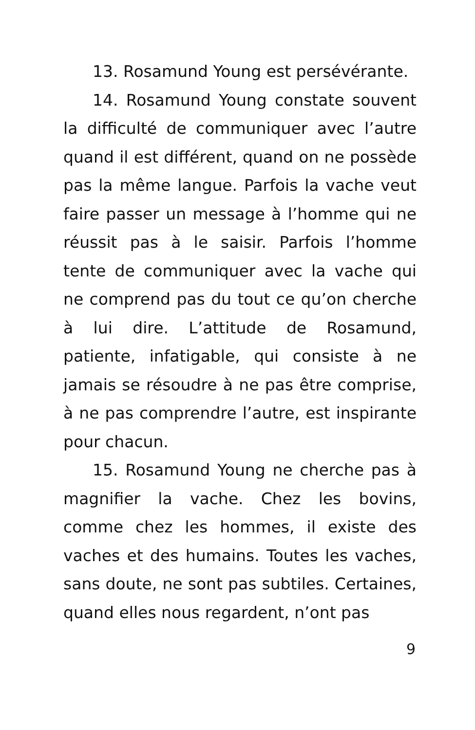13. Rosamund Young est persévérante.
14. Rosamund Young constate souvent la difficulté de communiquer avec l’autre quand il est différent, quand on ne possède pas la même langue. Parfois la vache veut faire passer un message à l’homme qui ne réussit pas à le saisir. Parfois l’homme tente de communiquer avec la vache qui ne comprend pas du tout ce qu’on cherche à lui dire. L’attitude de Rosamund, patiente, infatigable, qui consiste à ne jamais se résoudre à ne pas être comprise, à ne pas comprendre l’autre, est inspirante pour chacun.
15. Rosamund Young ne cherche pas à magnifier la vache. Chez les bovins, comme chez les hommes, il existe des vaches et des humains. Toutes les vaches, sans doute, ne sont pas subtiles. Certaines, quand elles nous regardent, n’ont pas
9